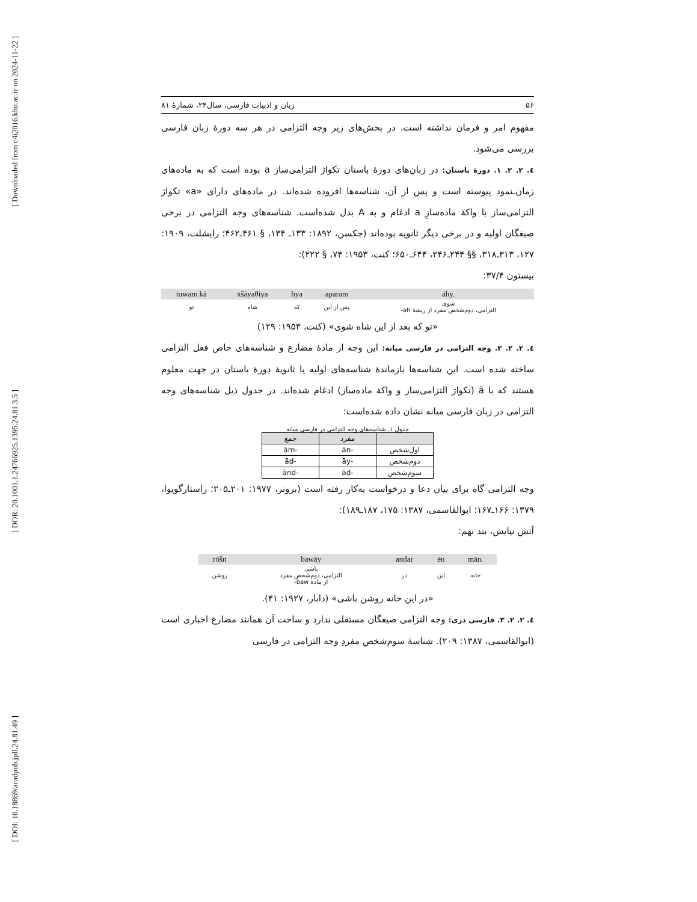[ Downloaded from c4i2016.khu.ac.ir on 2024-11-22 ]
[ DOR: 20.1001.1.24766925.1395.24.81.3.5 ]
[ DOI: 10.18869/acadpub.jpll.24.81.49 ]
۵۶ زبان و ادبیات فارسی، سال۲۴، شمارۀ ۸۱
مفهوم امر و فرمان نداشته است. در بخش‌های زیر وجه التزامی در هر سه دورۀ زبان فارسی بررسی می‌شود.
٤. ٢. ٢. ١. دورۀ باستان: در زبان‌های دورۀ باستان تکواژ التزامی‌ساز a بوده است که به ماده‌های زمان‌ـنمود پیوسته است و پس از آن، شناسه‌ها افزوده شده‌اند. در ماده‌های دارای «a» تکواژ التزامی‌ساز با واکۀ ماده‌سازِ a ادغام و به A بدل شده‌است. شناسه‌های وجه التزامی در برخی صیغگان اولیه و در برخی دیگر ثانویه بوده‌اند (جکسن، ۱۸۹۲: ۱۳۳ـ ۱۳۴، § ۴۶۱ـ۴۶۲؛ رایشلت، ۱۹۰۹: ۱۲۷، ۳۱۳ـ۳۱۸، §§ ۲۴۴ـ۲۴۶، ۶۴۴ـ۶۵۰؛ کنت، ۱۹۵۳: ۷۴، § ۲۲۲):
بیستون ۳۷/۴:
| tuwam kā | xšāyaθiya | hya | aparam | āhy. |
| تو | شاه | که | پس از این | شوی التزامی، دوم‌شخص مفرد از ریشۀ ah- |
«تو که بعد از این شاه شوی» (کنت، ۱۹۵۳: ۱۲۹)
٤. ٢. ٢. ٢. وجه التزامی در فارسی میانه: این وجه از مادۀ مضارع و شناسه‌های خاص فعل التزامی ساخته شده است. این شناسه‌ها بازماندۀ شناسه‌های اولیه یا ثانویۀ دورۀ باستان در جهت معلوم هستند که با ā (تکواژ التزامی‌ساز و واکۀ ماده‌ساز) ادغام شده‌اند. در جدول ذیل شناسه‌های وجه التزامی در زبان فارسی میانه نشان داده شده‌است:
جدول ۱. شناسه‌های وجه التزامی در فارسی میانه
| | مفرد | جمع |
| --- | --- | --- |
| اول‌شخص | -ān | -ām |
| دوم‌شخص | -āy | -ād |
| سوم‌شخص | -ād | -ānd |
وجه التزامی گاه برای بیان دعا و درخواست به‌کار رفته است (برونر، ۱۹۷۷: ۲۰۱ـ۲۰۵؛ راستارگویوا، ۱۳۷۹: ۱۶۶ـ۱۶۷؛ ابوالقاسمی، ۱۳۸۷: ۱۷۵، ۱۸۷ـ۱۸۹):
آتش نیایش، بند نهم:
| rōšn | bawāy | andar | ēn | mān. |
| روشن | باشی التزامی، دوم‌شخص مفرد از مادۀ baw- | در | این | خانه |
«در این خانه روشن باشی» (دابار، ۱۹۲۷: ۴۱).
٤. ٢. ٢. ٣. فارسی دری: وجه التزامی صیغگان مستقلی ندارد و ساخت آن همانند مضارع اخباری است (ابوالقاسمی، ۱۳۸۷: ۲۰۹). شناسۀ سوم‌شخص مفردِ وجه التزامی در فارسی